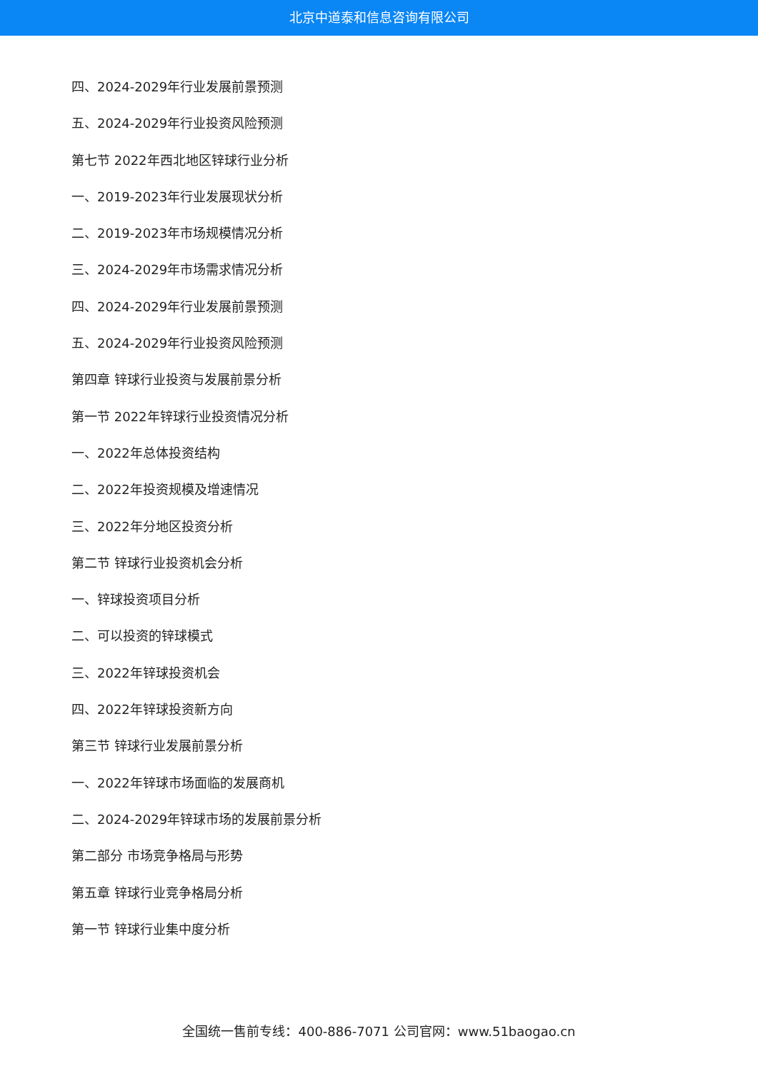北京中道泰和信息咨询有限公司
四、2024-2029年行业发展前景预测
五、2024-2029年行业投资风险预测
第七节 2022年西北地区锌球行业分析
一、2019-2023年行业发展现状分析
二、2019-2023年市场规模情况分析
三、2024-2029年市场需求情况分析
四、2024-2029年行业发展前景预测
五、2024-2029年行业投资风险预测
第四章 锌球行业投资与发展前景分析
第一节 2022年锌球行业投资情况分析
一、2022年总体投资结构
二、2022年投资规模及增速情况
三、2022年分地区投资分析
第二节 锌球行业投资机会分析
一、锌球投资项目分析
二、可以投资的锌球模式
三、2022年锌球投资机会
四、2022年锌球投资新方向
第三节 锌球行业发展前景分析
一、2022年锌球市场面临的发展商机
二、2024-2029年锌球市场的发展前景分析
第二部分 市场竞争格局与形势
第五章 锌球行业竞争格局分析
第一节 锌球行业集中度分析
全国统一售前专线：400-886-7071 公司官网：www.51baogao.cn